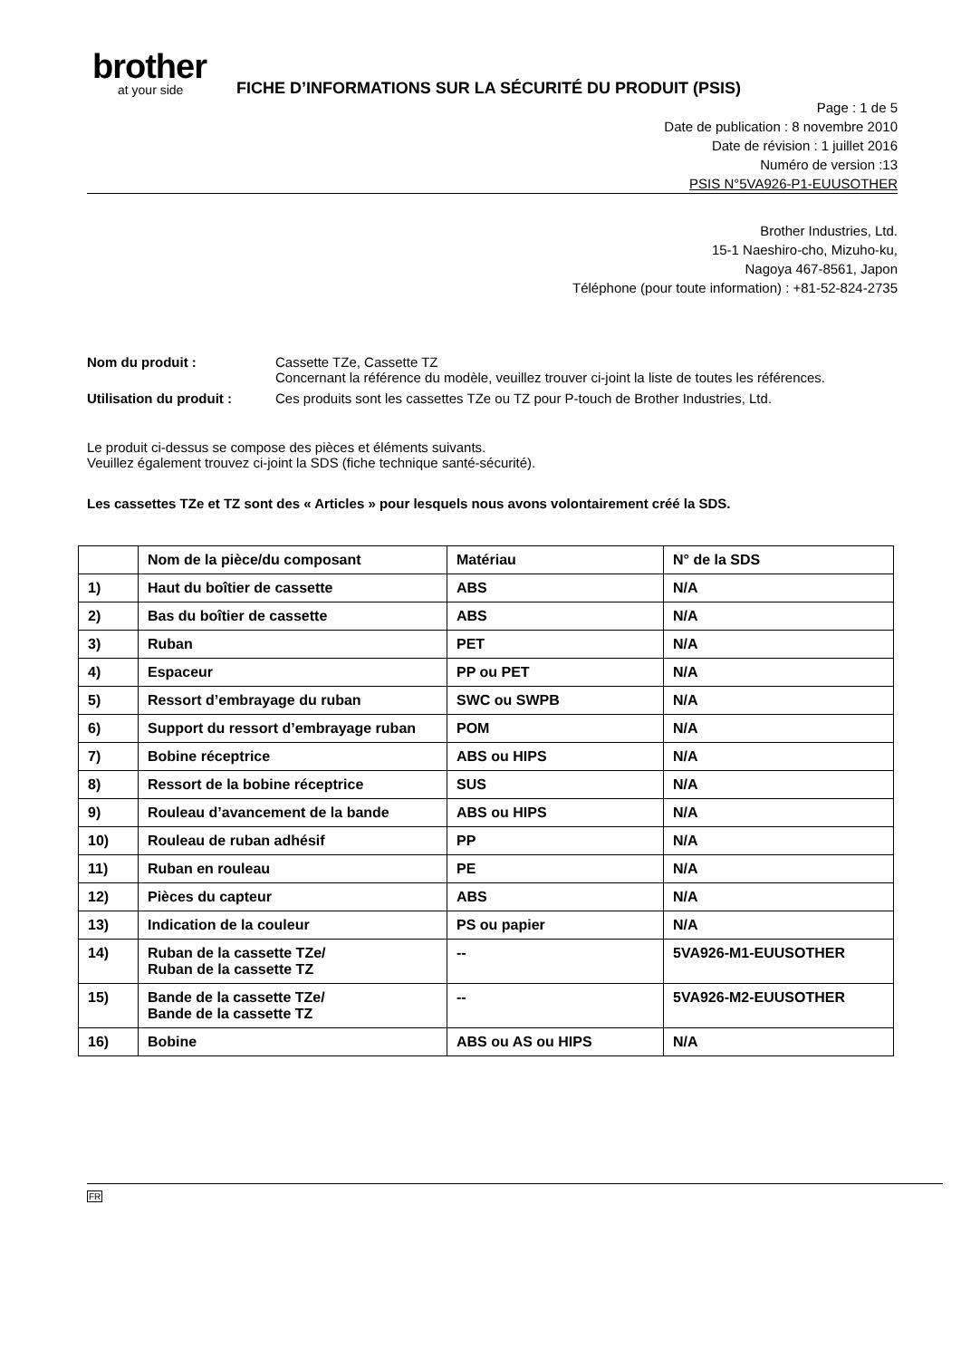brother
at your side
FICHE D’INFORMATIONS SUR LA SÉCURITÉ DU PRODUIT (PSIS)
Page : 1 de 5
Date de publication : 8 novembre 2010
Date de révision : 1 juillet 2016
Numéro de version :13
PSIS N°5VA926-P1-EUUSOTHER
Brother Industries, Ltd.
15-1 Naeshiro-cho, Mizuho-ku,
Nagoya 467-8561, Japon
Téléphone (pour toute information) : +81-52-824-2735
| Nom du produit : | Cassette TZe, Cassette TZ Concernant la référence du modèle, veuillez trouver ci-joint la liste de toutes les références. |
| Utilisation du produit : | Ces produits sont les cassettes TZe ou TZ pour P-touch de Brother Industries, Ltd. |
Le produit ci-dessus se compose des pièces et éléments suivants.
Veuillez également trouvez ci-joint la SDS (fiche technique santé-sécurité).
Les cassettes TZe et TZ sont des « Articles » pour lesquels nous avons volontairement créé la SDS.
| | Nom de la pièce/du composant | Matériau | N° de la SDS |
| --- | --- | --- | --- |
| 1) | Haut du boîtier de cassette | ABS | N/A |
| 2) | Bas du boîtier de cassette | ABS | N/A |
| 3) | Ruban | PET | N/A |
| 4) | Espaceur | PP ou PET | N/A |
| 5) | Ressort d’embrayage du ruban | SWC ou SWPB | N/A |
| 6) | Support du ressort d’embrayage ruban | POM | N/A |
| 7) | Bobine réceptrice | ABS ou HIPS | N/A |
| 8) | Ressort de la bobine réceptrice | SUS | N/A |
| 9) | Rouleau d’avancement de la bande | ABS ou HIPS | N/A |
| 10) | Rouleau de ruban adhésif | PP | N/A |
| 11) | Ruban en rouleau | PE | N/A |
| 12) | Pièces du capteur | ABS | N/A |
| 13) | Indication de la couleur | PS ou papier | N/A |
| 14) | Ruban de la cassette TZe/ Ruban de la cassette TZ | -- | 5VA926-M1-EUUSOTHER |
| 15) | Bande de la cassette TZe/ Bande de la cassette TZ | -- | 5VA926-M2-EUUSOTHER |
| 16) | Bobine | ABS ou AS ou HIPS | N/A |
FR